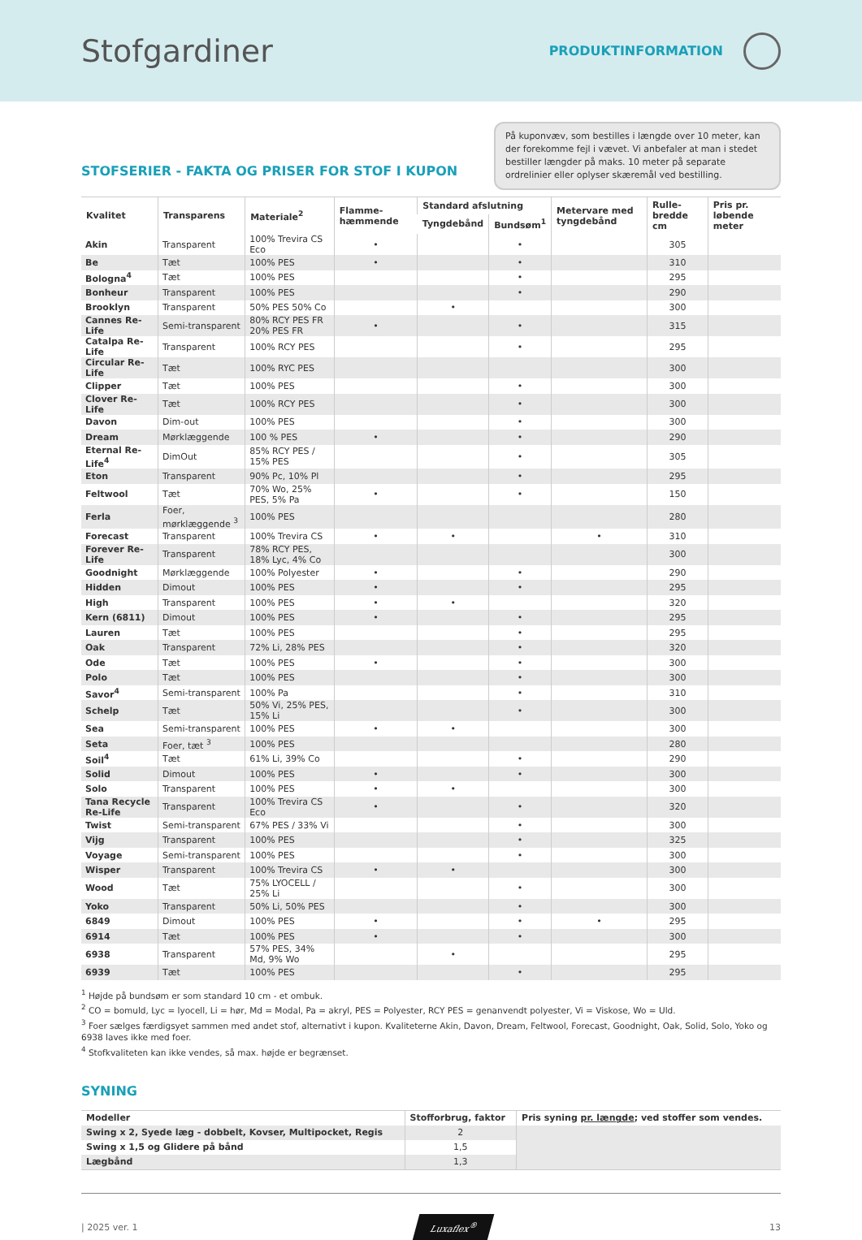Stofgardiner
PRODUKTINFORMATION
STOFSERIER - FAKTA OG PRISER FOR STOF I KUPON
På kuponvæv, som bestilles i længde over 10 meter, kan der forekomme fejl i vævet. Vi anbefaler at man i stedet bestiller længder på maks. 10 meter på separate ordrelinier eller oplyser skæremål ved bestilling.
| Kvalitet | Transparens | Materiale<sup>2</sup> | Flamme-hæmmende | Standard afslutning | | Metervare med tyngdebånd | Rulle-bredde cm | Pris pr. løbende meter |
| --- | --- | --- | --- | --- | --- | --- | --- | --- |
| | | | | Tyngdebånd | Bundsøm<sup>1</sup> | | | |
| Akin | Transparent | 100% Trevira CS Eco | • | | • | | 305 | |
| Be | Tæt | 100% PES | • | | • | | 310 | |
| Bologna<sup>4</sup> | Tæt | 100% PES | | | • | | 295 | |
| Bonheur | Transparent | 100% PES | | | • | | 290 | |
| Brooklyn | Transparent | 50% PES 50% Co | | • | | | 300 | |
| Cannes Re-Life | Semi-transparent | 80% RCY PES FR 20% PES FR | • | | • | | 315 | |
| Catalpa Re-Life | Transparent | 100% RCY PES | | | • | | 295 | |
| Circular Re-Life | Tæt | 100% RYC PES | | | | | 300 | |
| Clipper | Tæt | 100% PES | | | • | | 300 | |
| Clover Re-Life | Tæt | 100% RCY PES | | | • | | 300 | |
| Davon | Dim-out | 100% PES | | | • | | 300 | |
| Dream | Mørklæggende | 100 % PES | • | | • | | 290 | |
| Eternal Re-Life<sup>4</sup> | DimOut | 85% RCY PES / 15% PES | | | • | | 305 | |
| Eton | Transparent | 90% Pc, 10% Pl | | | • | | 295 | |
| Feltwool | Tæt | 70% Wo, 25% PES, 5% Pa | • | | • | | 150 | |
| Ferla | Foer, mørklæggende <sup>3</sup> | 100% PES | | | | | 280 | |
| Forecast | Transparent | 100% Trevira CS | • | • | | • | 310 | |
| Forever Re-Life | Transparent | 78% RCY PES, 18% Lyc, 4% Co | | | | | 300 | |
| Goodnight | Mørklæggende | 100% Polyester | • | | • | | 290 | |
| Hidden | Dimout | 100% PES | • | | • | | 295 | |
| High | Transparent | 100% PES | • | • | | | 320 | |
| Kern (6811) | Dimout | 100% PES | • | | • | | 295 | |
| Lauren | Tæt | 100% PES | | | • | | 295 | |
| Oak | Transparent | 72% Li, 28% PES | | | • | | 320 | |
| Ode | Tæt | 100% PES | • | | • | | 300 | |
| Polo | Tæt | 100% PES | | | • | | 300 | |
| Savor<sup>4</sup> | Semi-transparent | 100% Pa | | | • | | 310 | |
| Schelp | Tæt | 50% Vi, 25% PES, 15% Li | | | • | | 300 | |
| Sea | Semi-transparent | 100% PES | • | • | | | 300 | |
| Seta | Foer, tæt <sup>3</sup> | 100% PES | | | | | 280 | |
| Soil<sup>4</sup> | Tæt | 61% Li, 39% Co | | | • | | 290 | |
| Solid | Dimout | 100% PES | • | | • | | 300 | |
| Solo | Transparent | 100% PES | • | • | | | 300 | |
| Tana Recycle Re-Life | Transparent | 100% Trevira CS Eco | • | | • | | 320 | |
| Twist | Semi-transparent | 67% PES / 33% Vi | | | • | | 300 | |
| Vijg | Transparent | 100% PES | | | • | | 325 | |
| Voyage | Semi-transparent | 100% PES | | | • | | 300 | |
| Wisper | Transparent | 100% Trevira CS | • | • | | | 300 | |
| Wood | Tæt | 75% LYOCELL / 25% Li | | | • | | 300 | |
| Yoko | Transparent | 50% Li, 50% PES | | | • | | 300 | |
| 6849 | Dimout | 100% PES | • | | • | • | 295 | |
| 6914 | Tæt | 100% PES | • | | • | | 300 | |
| 6938 | Transparent | 57% PES, 34% Md, 9% Wo | | • | | | 295 | |
| 6939 | Tæt | 100% PES | | | • | | 295 | |
<sup>1</sup> Højde på bundsøm er som standard 10 cm - et ombuk.
<sup>2</sup> CO = bomuld, Lyc = lyocell, Li = hør, Md = Modal, Pa = akryl, PES = Polyester, RCY PES = genanvendt polyester, Vi = Viskose, Wo = Uld.
<sup>3</sup> Foer sælges færdigsyet sammen med andet stof, alternativt i kupon. Kvaliteterne Akin, Davon, Dream, Feltwool, Forecast, Goodnight, Oak, Solid, Solo, Yoko og 6938 laves ikke med foer.
<sup>4</sup> Stofkvaliteten kan ikke vendes, så max. højde er begrænset.
SYNING
| Modeller | Stofforbrug, faktor | Pris syning pr. længde ; ved stoffer som vendes. |
| --- | --- | --- |
| Swing x 2, Syede læg - dobbelt, Kovser, Multipocket, Regis | 2 | |
| Swing x 1,5 og Glidere på bånd | 1,5 | |
| Lægbånd | 1,3 | |
| 2025 ver. 1 Luxaflex<sup>®</sup> 13